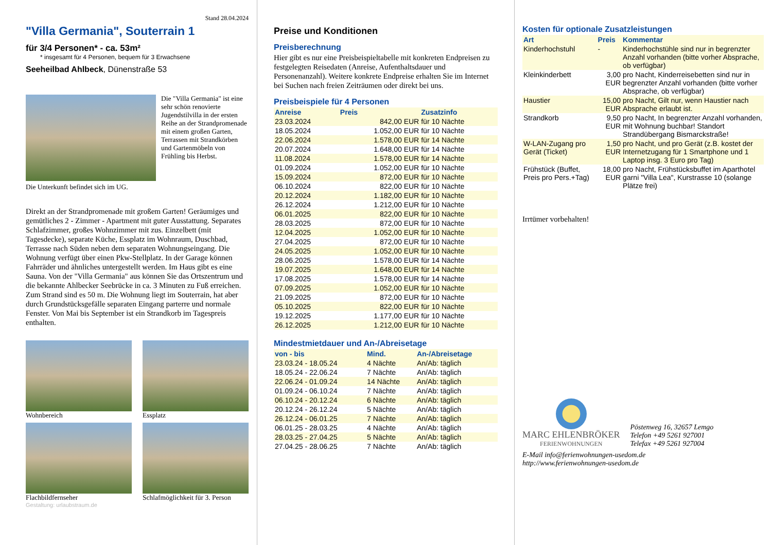Stand 28.04.2024
"Villa Germania", Souterrain 1
für 3/4 Personen* - ca. 53m²
* insgesamt für 4 Personen, bequem für 3 Erwachsene
Seeheilbad Ahlbeck, Dünenstraße 53
Die "Villa Germania" ist eine sehr schön renovierte Jugendstilvilla in der ersten Reihe an der Strandpromenade mit einem großen Garten, Terrassen mit Strandkörben und Gartenmöbeln von Frühling bis Herbst.
Die Unterkunft befindet sich im UG.
Direkt an der Strandpromenade mit großem Garten! Geräumiges und gemütliches 2 - Zimmer - Apartment mit guter Ausstattung. Separates Schlafzimmer, großes Wohnzimmer mit zus. Einzelbett (mit Tagesdecke), separate Küche, Essplatz im Wohnraum, Duschbad, Terrasse nach Süden neben dem separaten Wohnungseingang. Die Wohnung verfügt über einen Pkw-Stellplatz. In der Garage können Fahrräder und ähnliches untergestellt werden. Im Haus gibt es eine Sauna. Von der "Villa Germania" aus können Sie das Ortszentrum und die bekannte Ahlbecker Seebrücke in ca. 3 Minuten zu Fuß erreichen. Zum Strand sind es 50 m. Die Wohnung liegt im Souterrain, hat aber durch Grundstücksgefälle separaten Eingang parterre und normale Fenster. Von Mai bis September ist ein Strandkorb im Tagespreis enthalten.
Wohnbereich
Essplatz
Flachbildfernseher
Schlafmöglichkeit für 3. Person
Gestaltung: urlaubstraum.de
Preise und Konditionen
Preisberechnung
Hier gibt es nur eine Preisbeispieltabelle mit konkreten Endpreisen zu festgelegten Reisedaten (Anreise, Aufenthaltsdauer und Personenanzahl). Weitere konkrete Endpreise erhalten Sie im Internet bei Suchen nach freien Zeiträumen oder direkt bei uns.
Preisbeispiele für 4 Personen
| Anreise | Preis | Zusatzinfo |
| --- | --- | --- |
| 23.03.2024 | 842,00 EUR | für 10 Nächte |
| 18.05.2024 | 1.052,00 EUR | für 10 Nächte |
| 22.06.2024 | 1.578,00 EUR | für 14 Nächte |
| 20.07.2024 | 1.648,00 EUR | für 14 Nächte |
| 11.08.2024 | 1.578,00 EUR | für 14 Nächte |
| 01.09.2024 | 1.052,00 EUR | für 10 Nächte |
| 15.09.2024 | 872,00 EUR | für 10 Nächte |
| 06.10.2024 | 822,00 EUR | für 10 Nächte |
| 20.12.2024 | 1.182,00 EUR | für 10 Nächte |
| 26.12.2024 | 1.212,00 EUR | für 10 Nächte |
| 06.01.2025 | 822,00 EUR | für 10 Nächte |
| 28.03.2025 | 872,00 EUR | für 10 Nächte |
| 12.04.2025 | 1.052,00 EUR | für 10 Nächte |
| 27.04.2025 | 872,00 EUR | für 10 Nächte |
| 24.05.2025 | 1.052,00 EUR | für 10 Nächte |
| 28.06.2025 | 1.578,00 EUR | für 14 Nächte |
| 19.07.2025 | 1.648,00 EUR | für 14 Nächte |
| 17.08.2025 | 1.578,00 EUR | für 14 Nächte |
| 07.09.2025 | 1.052,00 EUR | für 10 Nächte |
| 21.09.2025 | 872,00 EUR | für 10 Nächte |
| 05.10.2025 | 822,00 EUR | für 10 Nächte |
| 19.12.2025 | 1.177,00 EUR | für 10 Nächte |
| 26.12.2025 | 1.212,00 EUR | für 10 Nächte |
Mindestmietdauer und An-/Abreisetage
| von - bis | Mind. | An-/Abreisetage |
| --- | --- | --- |
| 23.03.24 - 18.05.24 | 4 Nächte | An/Ab: täglich |
| 18.05.24 - 22.06.24 | 7 Nächte | An/Ab: täglich |
| 22.06.24 - 01.09.24 | 14 Nächte | An/Ab: täglich |
| 01.09.24 - 06.10.24 | 7 Nächte | An/Ab: täglich |
| 06.10.24 - 20.12.24 | 6 Nächte | An/Ab: täglich |
| 20.12.24 - 26.12.24 | 5 Nächte | An/Ab: täglich |
| 26.12.24 - 06.01.25 | 7 Nächte | An/Ab: täglich |
| 06.01.25 - 28.03.25 | 4 Nächte | An/Ab: täglich |
| 28.03.25 - 27.04.25 | 5 Nächte | An/Ab: täglich |
| 27.04.25 - 28.06.25 | 7 Nächte | An/Ab: täglich |
Kosten für optionale Zusatzleistungen
| Art | Preis | Kommentar |
| --- | --- | --- |
| Kinderhochstuhl | - | Kinderhochstühle sind nur in begrenzter Anzahl vorhanden (bitte vorher Absprache, ob verfügbar) |
| Kleinkinderbett | 3,00 EUR | pro Nacht, Kinderreisebetten sind nur in begrenzter Anzahl vorhanden (bitte vorher Absprache, ob verfügbar) |
| Haustier | 15,00 EUR | pro Nacht, Gilt nur, wenn Haustier nach Absprache erlaubt ist. |
| Strandkorb | 9,50 EUR | pro Nacht, In begrenzter Anzahl vorhanden, mit Wohnung buchbar! Standort Strandübergang Bismarckstraße! |
| W-LAN-Zugang pro Gerät (Ticket) | 1,50 EUR | pro Nacht, und pro Gerät (z.B. kostet der Internetzugang für 1 Smartphone und 1 Laptop insg. 3 Euro pro Tag) |
| Frühstück (Buffet, Preis pro Pers.+Tag) | 18,00 EUR | pro Nacht, Frühstücksbuffet im Aparthotel garni "Villa Lea", Kurstrasse 10 (solange Plätze frei) |
Irrtümer vorbehalten!
MARC EHLENBRÖKER
FERIENWOHNUNGEN
Pöstenweg 16, 32657 Lemgo
Telefon +49 5261 927001
Telefax +49 5261 927004
E-Mail info@ferienwohnungen-usedom.de
http://www.ferienwohnungen-usedom.de